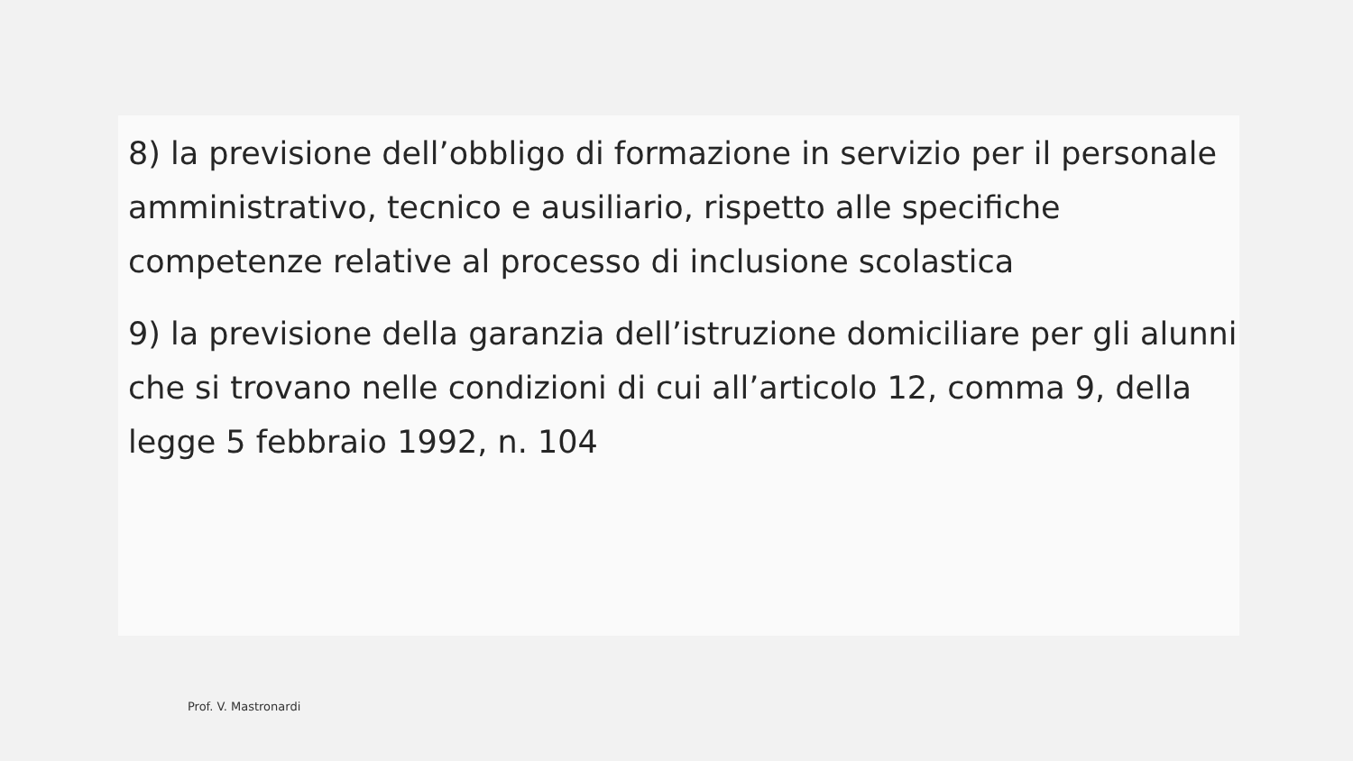8) la previsione dell’obbligo di formazione in servizio per il personale amministrativo, tecnico e ausiliario, rispetto alle specifiche competenze relative al processo di inclusione scolastica
9) la previsione della garanzia dell’istruzione domiciliare per gli alunni che si trovano nelle condizioni di cui all’articolo 12, comma 9, della legge 5 febbraio 1992, n. 104
Prof. V. Mastronardi